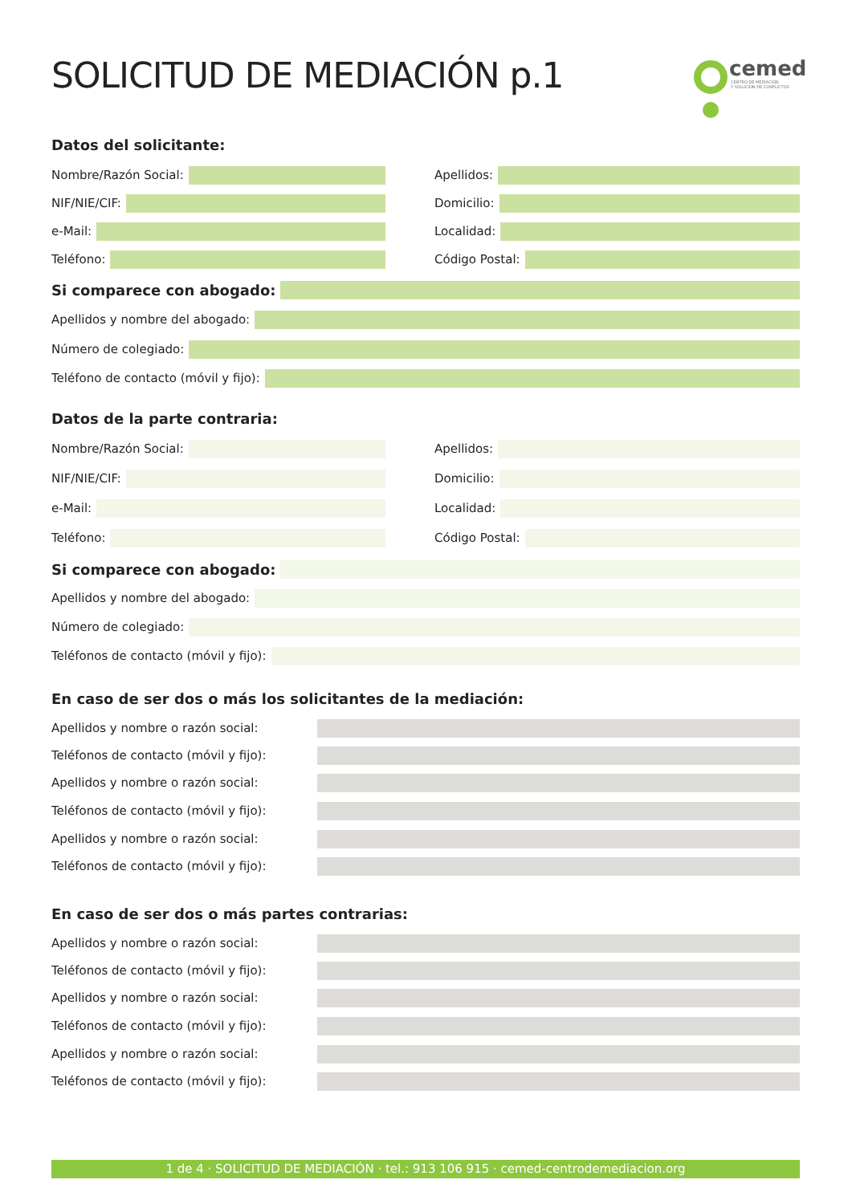SOLICITUD DE MEDIACIÓN p.1
cemed
CENTRO DE MEDIACIÓN
Y SOLUCIÓN DE CONFLICTOS
Datos del solicitante:
Nombre/Razón Social: Apellidos:
NIF/NIE/CIF: Domicilio:
e-Mail: Localidad:
Teléfono: Código Postal:
Si comparece con abogado:
Apellidos y nombre del abogado:
Número de colegiado:
Teléfono de contacto (móvil y fijo):
Datos de la parte contraria:
Nombre/Razón Social: Apellidos:
NIF/NIE/CIF: Domicilio:
e-Mail: Localidad:
Teléfono: Código Postal:
Si comparece con abogado:
Apellidos y nombre del abogado:
Número de colegiado:
Teléfonos de contacto (móvil y fijo):
En caso de ser dos o más los solicitantes de la mediación:
Apellidos y nombre o razón social:
Teléfonos de contacto (móvil y fijo):
Apellidos y nombre o razón social:
Teléfonos de contacto (móvil y fijo):
Apellidos y nombre o razón social:
Teléfonos de contacto (móvil y fijo):
En caso de ser dos o más partes contrarias:
Apellidos y nombre o razón social:
Teléfonos de contacto (móvil y fijo):
Apellidos y nombre o razón social:
Teléfonos de contacto (móvil y fijo):
Apellidos y nombre o razón social:
Teléfonos de contacto (móvil y fijo):
1 de 4 · SOLICITUD DE MEDIACIÓN · tel.: 913 106 915 · cemed-centrodemediacion.org